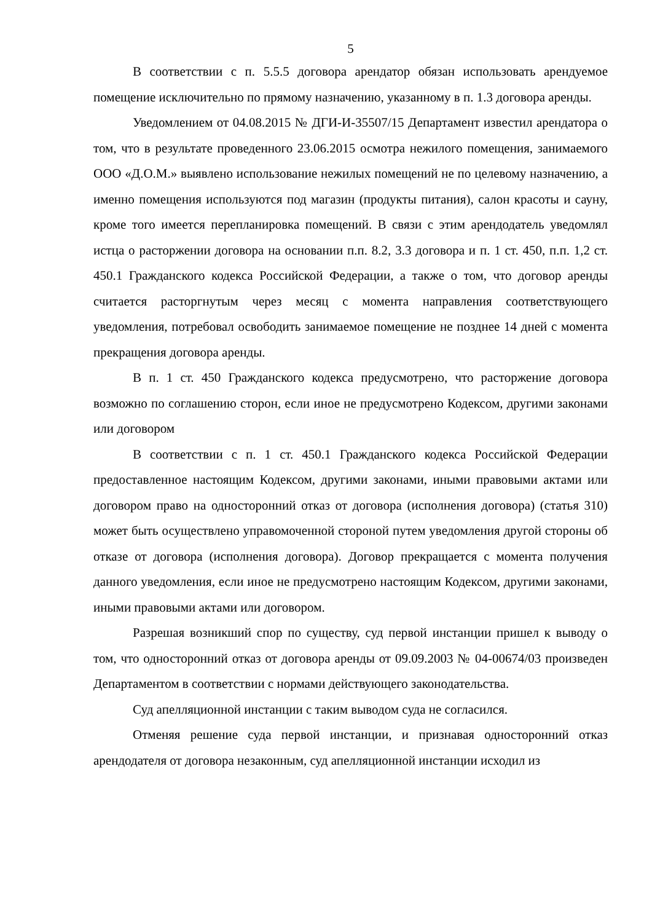5
В соответствии с п. 5.5.5 договора арендатор обязан использовать арендуемое помещение исключительно по прямому назначению, указанному в п. 1.3 договора аренды.
Уведомлением от 04.08.2015 № ДГИ-И-35507/15 Департамент известил арендатора о том, что в результате проведенного 23.06.2015 осмотра нежилого помещения, занимаемого ООО «Д.О.М.» выявлено использование нежилых помещений не по целевому назначению, а именно помещения используются под магазин (продукты питания), салон красоты и сауну, кроме того имеется перепланировка помещений. В связи с этим арендодатель уведомлял истца о расторжении договора на основании п.п. 8.2, 3.3 договора и п. 1 ст. 450, п.п. 1,2 ст. 450.1 Гражданского кодекса Российской Федерации, а также о том, что договор аренды считается расторгнутым через месяц с момента направления соответствующего уведомления, потребовал освободить занимаемое помещение не позднее 14 дней с момента прекращения договора аренды.
В п. 1 ст. 450 Гражданского кодекса предусмотрено, что расторжение договора возможно по соглашению сторон, если иное не предусмотрено Кодексом, другими законами или договором
В соответствии с п. 1 ст. 450.1 Гражданского кодекса Российской Федерации предоставленное настоящим Кодексом, другими законами, иными правовыми актами или договором право на односторонний отказ от договора (исполнения договора) (статья 310) может быть осуществлено управомоченной стороной путем уведомления другой стороны об отказе от договора (исполнения договора). Договор прекращается с момента получения данного уведомления, если иное не предусмотрено настоящим Кодексом, другими законами, иными правовыми актами или договором.
Разрешая возникший спор по существу, суд первой инстанции пришел к выводу о том, что односторонний отказ от договора аренды от 09.09.2003 № 04-00674/03 произведен Департаментом в соответствии с нормами действующего законодательства.
Суд апелляционной инстанции с таким выводом суда не согласился.
Отменяя решение суда первой инстанции, и признавая односторонний отказ арендодателя от договора незаконным, суд апелляционной инстанции исходил из